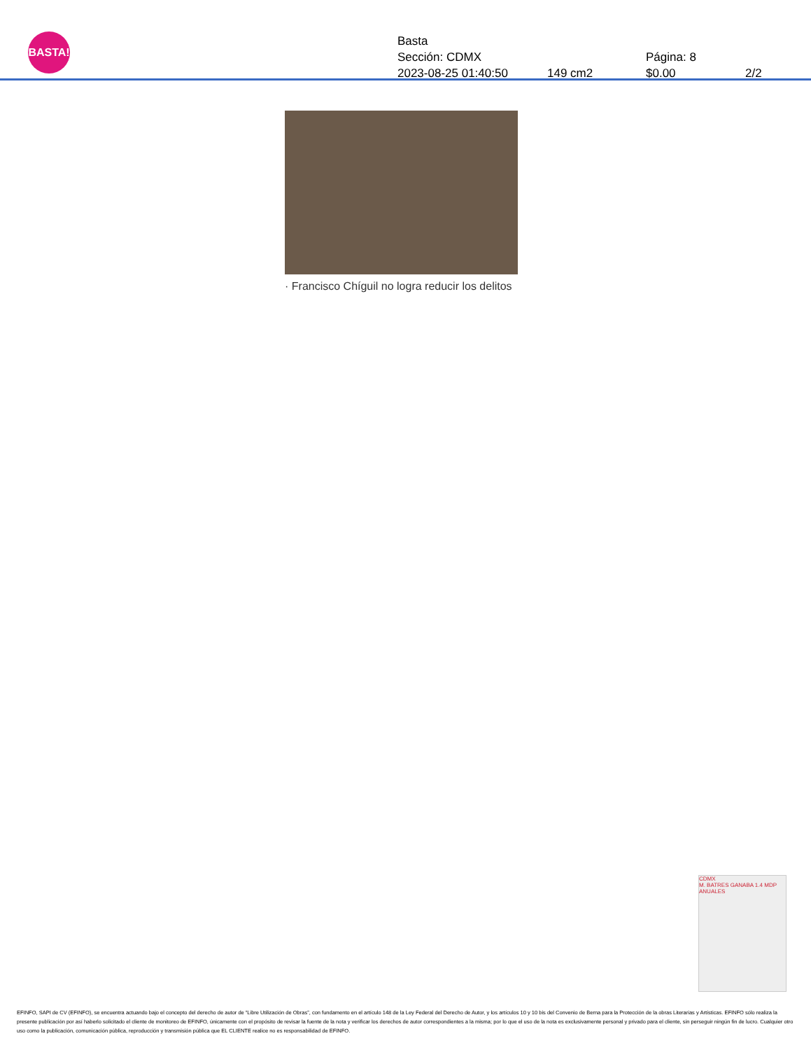BASTA!
Basta
Sección: CDMX Página: 8
2023-08-25 01:40:50 149 cm2 $0.00 2/2
· Francisco Chíguil no logra reducir los delitos
CDMX
M. BATRES GANABA 1.4 MDP ANUALES
EFINFO, SAPI de CV (EFINFO), se encuentra actuando bajo el concepto del derecho de autor de “Libre Utilización de Obras”, con fundamento en el artículo 148 de la Ley Federal del Derecho de Autor, y los artículos 10 y 10 bis del Convenio de Berna para la Protección de la obras Literarias y Artísticas. EFINFO sólo realiza la presente publicación por así haberlo solicitado el cliente de monitoreo de EFINFO, únicamente con el propósito de revisar la fuente de la nota y verificar los derechos de autor correspondientes a la misma; por lo que el uso de la nota es exclusivamente personal y privado para el cliente, sin perseguir ningún fin de lucro. Cualquier otro uso como la publicación, comunicación pública, reproducción y transmisión pública que EL CLIENTE realice no es responsabilidad de EFINFO.